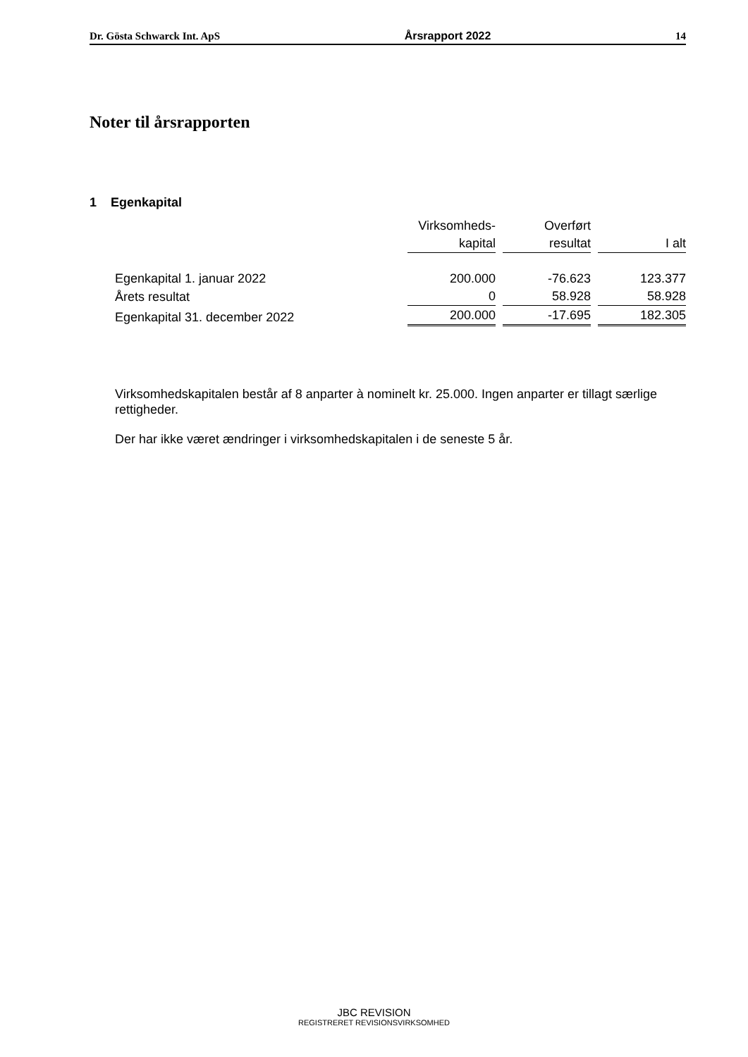Dr. Gösta Schwarck Int. ApS Årsrapport 2022 14
Noter til årsrapporten
1 Egenkapital
| | Virksomheds- | Overført | |
| --- | --- | --- | --- |
| | kapital | resultat | I alt |
| Egenkapital 1. januar 2022 | 200.000 | -76.623 | 123.377 |
| Årets resultat | 0 | 58.928 | 58.928 |
| Egenkapital 31. december 2022 | 200.000 | -17.695 | 182.305 |
Virksomhedskapitalen består af 8 anparter à nominelt kr. 25.000. Ingen anparter er tillagt særlige rettigheder.
Der har ikke været ændringer i virksomhedskapitalen i de seneste 5 år.
JBC REVISION
REGISTRERET REVISIONSVIRKSOMHED